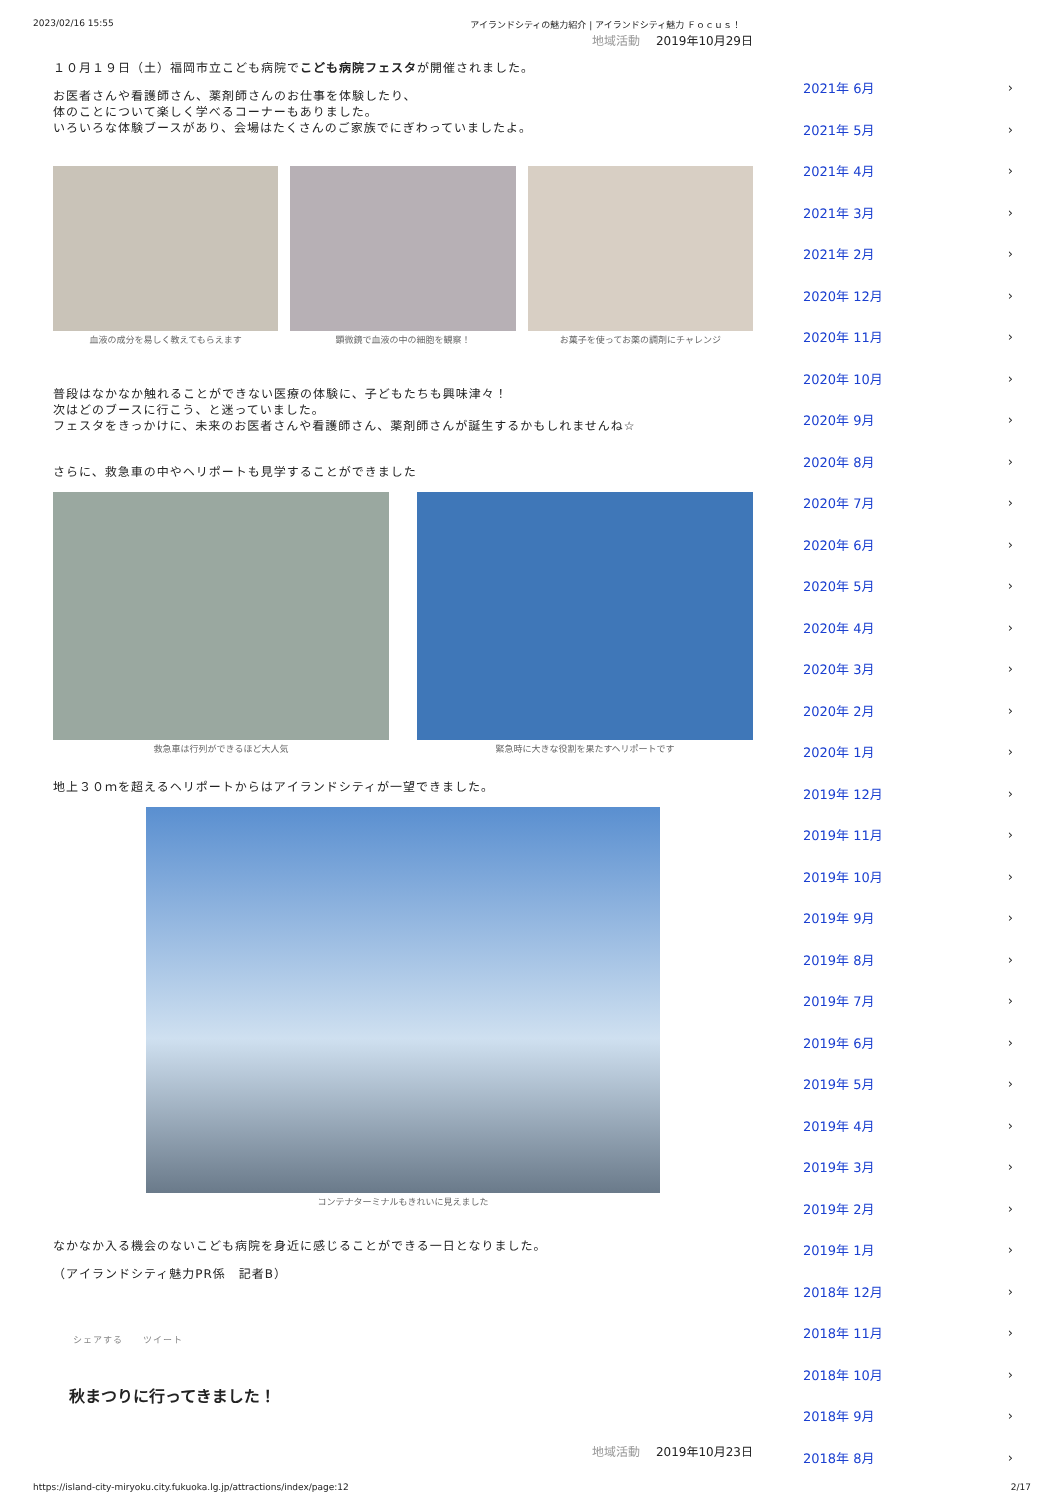2023/02/16 15:55 アイランドシティの魅力紹介 | アイランドシティ魅力 Ｆｏｃｕｓ！
地域活動 2019年10月29日
１０月１９日（土）福岡市立こども病院でこども病院フェスタが開催されました。
お医者さんや看護師さん、薬剤師さんのお仕事を体験したり、
体のことについて楽しく学べるコーナーもありました。
いろいろな体験ブースがあり、会場はたくさんのご家族でにぎわっていましたよ。
血液の成分を易しく教えてもらえます 顕微鏡で血液の中の細胞を観察！ お菓子を使ってお薬の調剤にチャレンジ
普段はなかなか触れることができない医療の体験に、子どもたちも興味津々！
次はどのブースに行こう、と迷っていました。
フェスタをきっかけに、未来のお医者さんや看護師さん、薬剤師さんが誕生するかもしれませんね☆
さらに、救急車の中やヘリポートも見学することができました
救急車は行列ができるほど大人気 緊急時に大きな役割を果たすヘリポートです
地上３０ｍを超えるヘリポートからはアイランドシティが一望できました。
コンテナターミナルもきれいに見えました
なかなか入る機会のないこども病院を身近に感じることができる一日となりました。
（アイランドシティ魅力PR係　記者B）
シェアする　　ツイート
秋まつりに行ってきました！
地域活動 2019年10月23日
2021年 6月 ›
2021年 5月 ›
2021年 4月 ›
2021年 3月 ›
2021年 2月 ›
2020年 12月 ›
2020年 11月 ›
2020年 10月 ›
2020年 9月 ›
2020年 8月 ›
2020年 7月 ›
2020年 6月 ›
2020年 5月 ›
2020年 4月 ›
2020年 3月 ›
2020年 2月 ›
2020年 1月 ›
2019年 12月 ›
2019年 11月 ›
2019年 10月 ›
2019年 9月 ›
2019年 8月 ›
2019年 7月 ›
2019年 6月 ›
2019年 5月 ›
2019年 4月 ›
2019年 3月 ›
2019年 2月 ›
2019年 1月 ›
2018年 12月 ›
2018年 11月 ›
2018年 10月 ›
2018年 9月 ›
2018年 8月 ›
https://island-city-miryoku.city.fukuoka.lg.jp/attractions/index/page:12 2/17